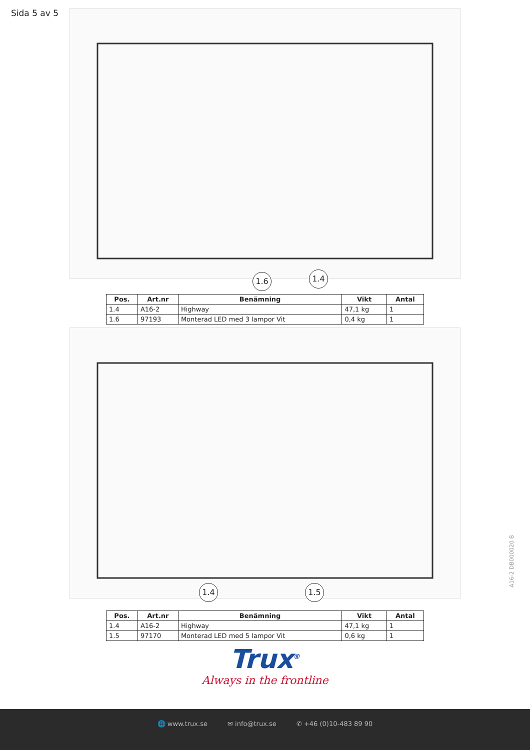Sida 5 av 5
1.6 1.4
| Pos. | Art.nr | Benämning | Vikt | Antal |
| --- | --- | --- | --- | --- |
| 1.4 | A16-2 | Highway | 47,1 kg | 1 |
| 1.6 | 97193 | Monterad LED med 3 lampor Vit | 0,4 kg | 1 |
1.4 1.5
| Pos. | Art.nr | Benämning | Vikt | Antal |
| --- | --- | --- | --- | --- |
| 1.4 | A16-2 | Highway | 47,1 kg | 1 |
| 1.5 | 97170 | Monterad LED med 5 lampor Vit | 0,6 kg | 1 |
Trux<sup>®</sup>
Always in the frontline
A16-2 DB000020 B
🌐 www.trux.se ✉ info@trux.se ✆ +46 (0)10-483 89 90